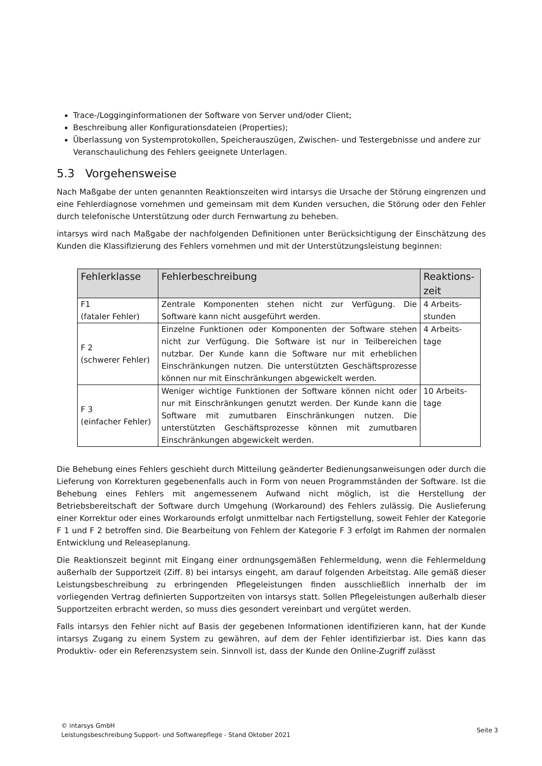Trace-/Logginginformationen der Software von Server und/oder Client;
Beschreibung aller Konfigurationsdateien (Properties);
Überlassung von Systemprotokollen, Speicherauszügen, Zwischen- und Testergebnisse und andere zur Veranschaulichung des Fehlers geeignete Unterlagen.
5.3 Vorgehensweise
Nach Maßgabe der unten genannten Reaktionszeiten wird intarsys die Ursache der Störung eingrenzen und eine Fehlerdiagnose vornehmen und gemeinsam mit dem Kunden versuchen, die Störung oder den Fehler durch telefonische Unterstützung oder durch Fernwartung zu beheben.
intarsys wird nach Maßgabe der nachfolgenden Definitionen unter Berücksichtigung der Einschätzung des Kunden die Klassifizierung des Fehlers vornehmen und mit der Unterstützungsleistung beginnen:
| Fehlerklasse | Fehlerbeschreibung | Reaktions-zeit |
| --- | --- | --- |
| F1 (fataler Fehler) | Zentrale Komponenten stehen nicht zur Verfügung. Die Software kann nicht ausgeführt werden. | 4 Arbeits-stunden |
| F 2 (schwerer Fehler) | Einzelne Funktionen oder Komponenten der Software stehen nicht zur Verfügung. Die Software ist nur in Teilbereichen nutzbar. Der Kunde kann die Software nur mit erheblichen Einschränkungen nutzen. Die unterstützten Geschäftsprozesse können nur mit Einschränkungen abgewickelt werden. | 4 Arbeits-tage |
| F 3 (einfacher Fehler) | Weniger wichtige Funktionen der Software können nicht oder nur mit Einschränkungen genutzt werden. Der Kunde kann die Software mit zumutbaren Einschränkungen nutzen. Die unterstützten Geschäftsprozesse können mit zumutbaren Einschränkungen abgewickelt werden. | 10 Arbeits-tage |
Die Behebung eines Fehlers geschieht durch Mitteilung geänderter Bedienungsanweisungen oder durch die Lieferung von Korrekturen gegebenenfalls auch in Form von neuen Programmständen der Software. Ist die Behebung eines Fehlers mit angemessenem Aufwand nicht möglich, ist die Herstellung der Betriebsbereitschaft der Software durch Umgehung (Workaround) des Fehlers zulässig. Die Auslieferung einer Korrektur oder eines Workarounds erfolgt unmittelbar nach Fertigstellung, soweit Fehler der Kategorie F 1 und F 2 betroffen sind. Die Bearbeitung von Fehlern der Kategorie F 3 erfolgt im Rahmen der normalen Entwicklung und Releaseplanung.
Die Reaktionszeit beginnt mit Eingang einer ordnungsgemäßen Fehlermeldung, wenn die Fehlermeldung außerhalb der Supportzeit (Ziff. 8) bei intarsys eingeht, am darauf folgenden Arbeitstag. Alle gemäß dieser Leistungsbeschreibung zu erbringenden Pflegeleistungen finden ausschließlich innerhalb der im vorliegenden Vertrag definierten Supportzeiten von intarsys statt. Sollen Pflegeleistungen außerhalb dieser Supportzeiten erbracht werden, so muss dies gesondert vereinbart und vergütet werden.
Falls intarsys den Fehler nicht auf Basis der gegebenen Informationen identifizieren kann, hat der Kunde intarsys Zugang zu einem System zu gewähren, auf dem der Fehler identifizierbar ist. Dies kann das Produktiv- oder ein Referenzsystem sein. Sinnvoll ist, dass der Kunde den Online-Zugriff zulässt
© intarsys GmbH
Leistungsbeschreibung Support- und Softwarepflege - Stand Oktober 2021
Seite 3